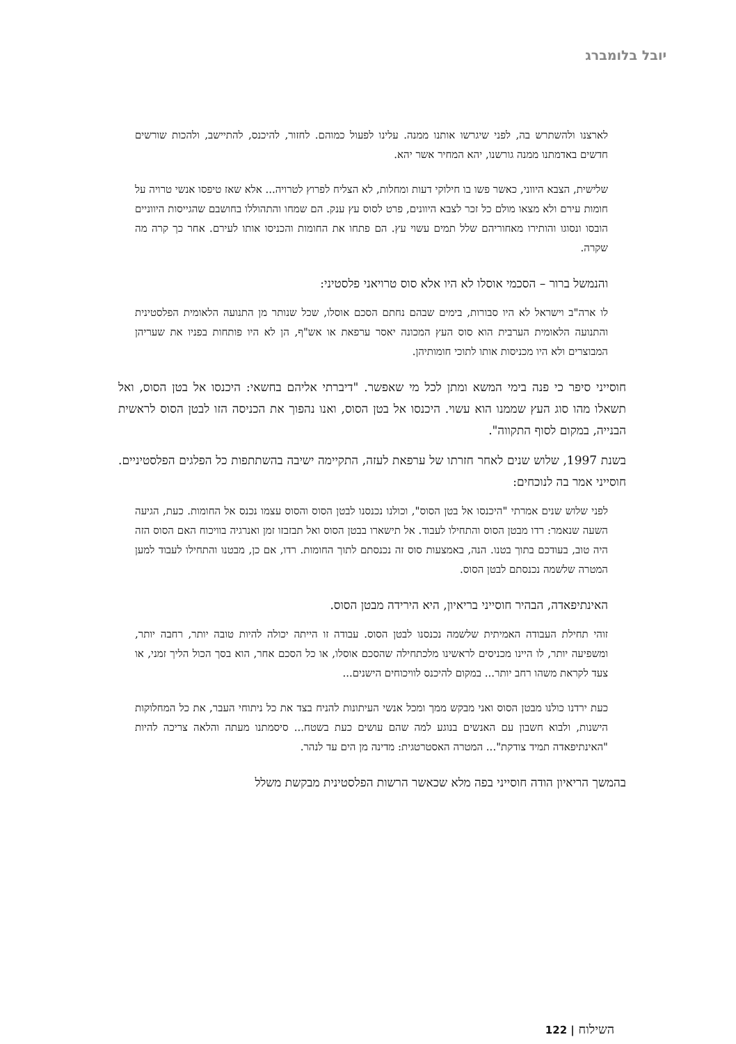יובל בלומברג
לארצנו ולהשתרש בה, לפני שיגרשו אותנו ממנה. עלינו לפעול כמוהם. לחזור, להיכנס, להתיישב, ולהכות שורשים חדשים באדמתנו ממנה גורשנו, יהא המחיר אשר יהא.
שלישית, הצבא היווני, כאשר פשו בו חילוקי דעות ומחלות, לא הצליח לפרוץ לטרויה... אלא שאז טיפסו אנשי טרויה על חומות עירם ולא מצאו מולם כל זכר לצבא היוונים, פרט לסוס עץ ענק. הם שמחו והתהוללו בחושבם שהגייסות היווניים הובסו ונסוגו והותירו מאחוריהם שלל תמים עשוי עץ. הם פתחו את החומות והכניסו אותו לעירם. אחר כך קרה מה שקרה.
והנמשל ברור – הסכמי אוסלו לא היו אלא סוס טרויאני פלסטיני:
לו ארה"ב וישראל לא היו סבורות, בימים שבהם נחתם הסכם אוסלו, שכל שנותר מן התנועה הלאומית הפלסטינית והתנועה הלאומית הערבית הוא סוס העץ המכונה יאסר ערפאת או אש"ף, הן לא היו פותחות בפניו את שעריהן המבוצרים ולא היו מכניסות אותו לתוכי חומותיהן.
חוסייני סיפר כי פנה בימי המשא ומתן לכל מי שאפשר. "דיברתי אליהם בחשאי: היכנסו אל בטן הסוס, ואל תשאלו מהו סוג העץ שממנו הוא עשוי. היכנסו אל בטן הסוס, ואנו נהפוך את הכניסה הזו לבטן הסוס לראשית הבנייה, במקום לסוף התקווה".
בשנת 1997, שלוש שנים לאחר חזרתו של ערפאת לעזה, התקיימה ישיבה בהשתתפות כל הפלגים הפלסטיניים. חוסייני אמר בה לנוכחים:
לפני שלוש שנים אמרתי "היכנסו אל בטן הסוס", וכולנו נכנסנו לבטן הסוס והסוס עצמו נכנס אל החומות. כעת, הגיעה השעה שנאמר: רדו מבטן הסוס והתחילו לעבוד. אל תישארו בבטן הסוס ואל תבזבזו זמן ואנרגיה בוויכוח האם הסוס הזה היה טוב, בעודכם בתוך בטנו. הנה, באמצעות סוס זה נכנסתם לתוך החומות. רדו, אם כן, מבטנו והתחילו לעבוד למען המטרה שלשמה נכנסתם לבטן הסוס.
האינתיפאדה, הבהיר חוסייני בריאיון, היא הירידה מבטן הסוס.
זוהי תחילת העבודה האמיתית שלשמה נכנסנו לבטן הסוס. עבודה זו הייתה יכולה להיות טובה יותר, רחבה יותר, ומשפיעה יותר, לו היינו מכניסים לראשינו מלכתחילה שהסכם אוסלו, או כל הסכם אחר, הוא בסך הכול הליך זמני, או צעד לקראת משהו רחב יותר... במקום להיכנס לוויכוחים הישנים...
כעת ירדנו כולנו מבטן הסוס ואני מבקש ממך ומכל אנשי העיתונות להניח בצד את כל ניתוחי העבר, את כל המחלוקות הישנות, ולבוא חשבון עם האנשים בנוגע למה שהם עושים כעת בשטח... סיסמתנו מעתה והלאה צריכה להיות "האינתיפאדה תמיד צודקת"... המטרה האסטרטגית: מדינה מן הים עד לנהר.
בהמשך הריאיון הודה חוסייני בפה מלא שכאשר הרשות הפלסטינית מבקשת משלל
השילוח | 122